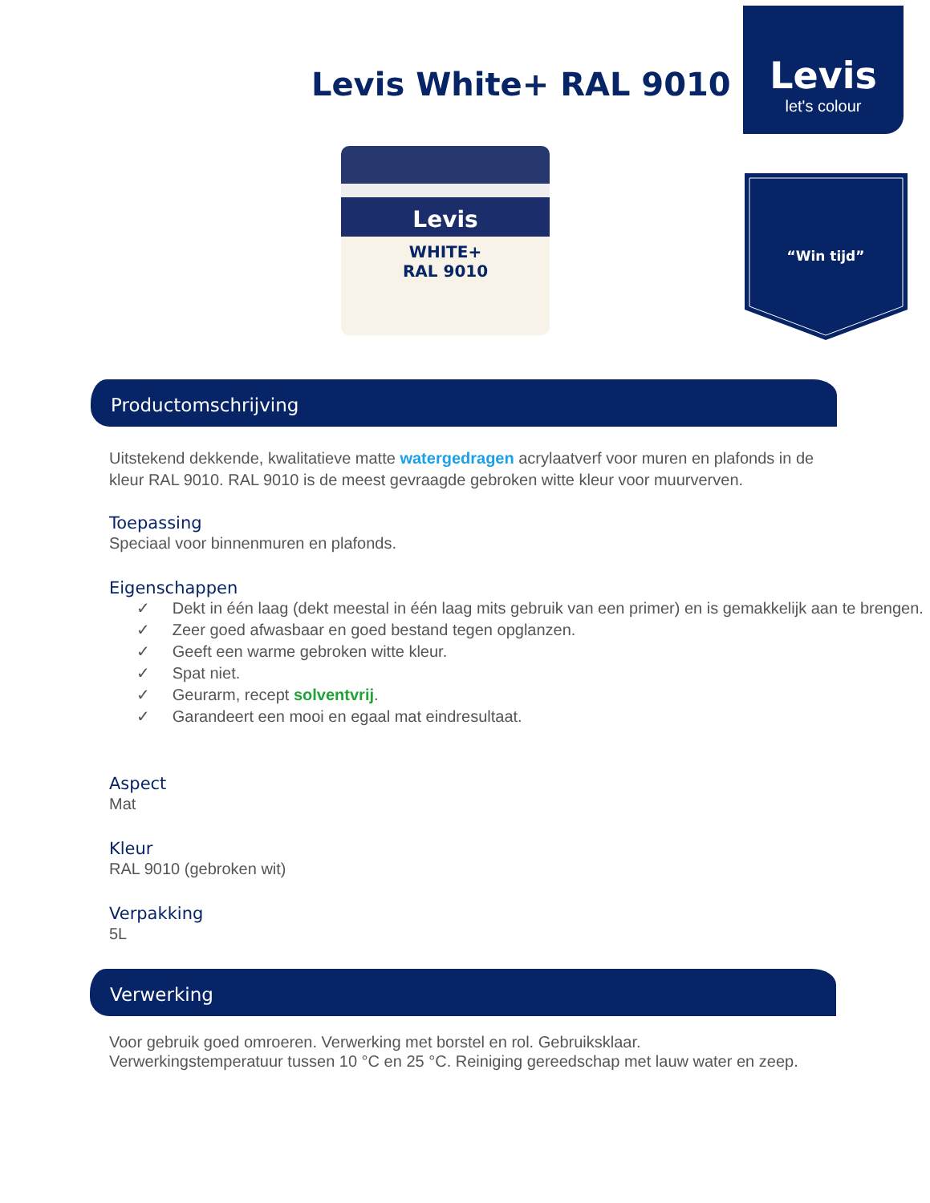Levis
let's colour
“Win tijd”
Levis White+ RAL 9010
Levis
WHITE+
RAL 9010
Productomschrijving
Uitstekend dekkende, kwalitatieve matte watergedragen acrylaatverf voor muren en plafonds in de kleur RAL 9010. RAL 9010 is de meest gevraagde gebroken witte kleur voor muurverven.
Toepassing
Speciaal voor binnenmuren en plafonds.
Eigenschappen
✓ Dekt in één laag (dekt meestal in één laag mits gebruik van een primer) en is gemakkelijk aan te brengen.
✓ Zeer goed afwasbaar en goed bestand tegen opglanzen.
✓ Geeft een warme gebroken witte kleur.
✓ Spat niet.
✓ Geurarm, recept solventvrij.
✓ Garandeert een mooi en egaal mat eindresultaat.
Aspect
Mat
Kleur
RAL 9010 (gebroken wit)
Verpakking
5L
Verwerking
Voor gebruik goed omroeren. Verwerking met borstel en rol. Gebruiksklaar.
Verwerkingstemperatuur tussen 10 °C en 25 °C. Reiniging gereedschap met lauw water en zeep.